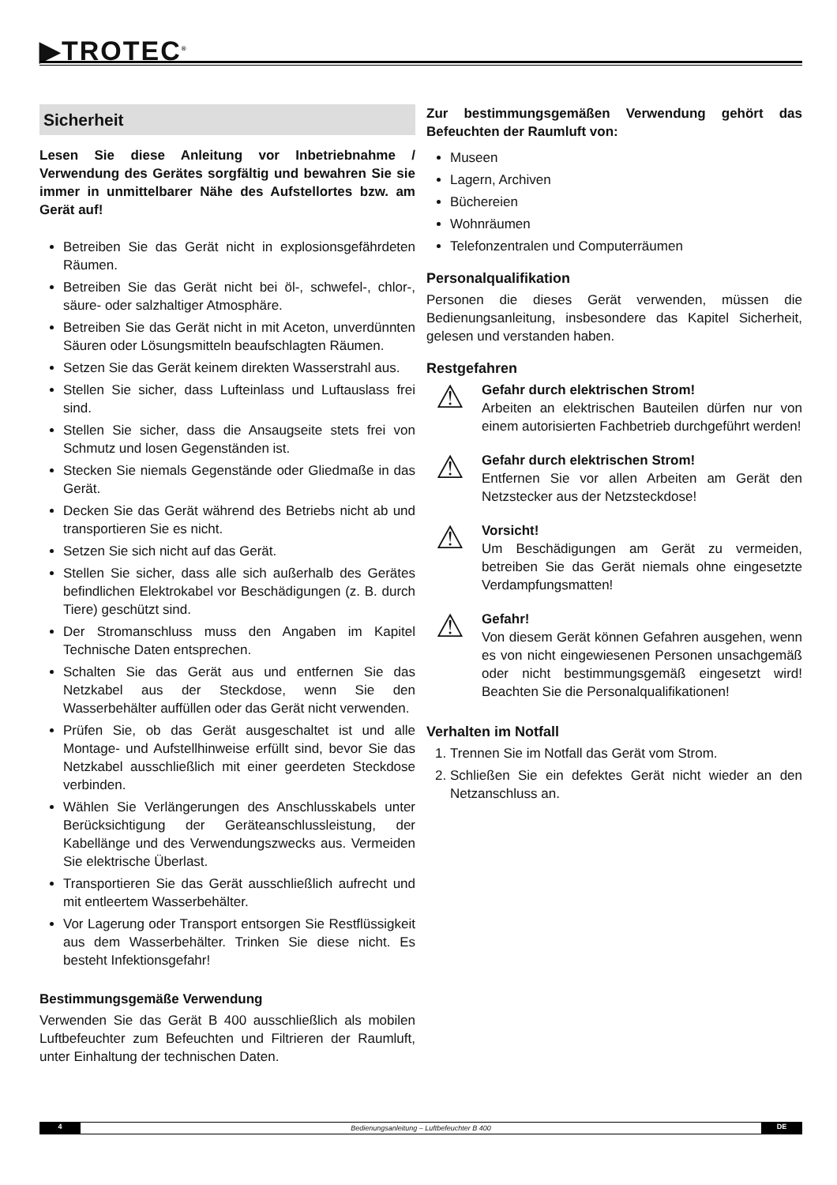▶TROTEC<sup>®</sup>
Sicherheit
Lesen Sie diese Anleitung vor Inbetriebnahme / Verwendung des Gerätes sorgfältig und bewahren Sie sie immer in unmittelbarer Nähe des Aufstellortes bzw. am Gerät auf!
Betreiben Sie das Gerät nicht in explosionsgefährdeten Räumen.
Betreiben Sie das Gerät nicht bei öl-, schwefel-, chlor-, säure- oder salzhaltiger Atmosphäre.
Betreiben Sie das Gerät nicht in mit Aceton, unverdünnten Säuren oder Lösungsmitteln beaufschlagten Räumen.
Setzen Sie das Gerät keinem direkten Wasserstrahl aus.
Stellen Sie sicher, dass Lufteinlass und Luftauslass frei sind.
Stellen Sie sicher, dass die Ansaugseite stets frei von Schmutz und losen Gegenständen ist.
Stecken Sie niemals Gegenstände oder Gliedmaße in das Gerät.
Decken Sie das Gerät während des Betriebs nicht ab und transportieren Sie es nicht.
Setzen Sie sich nicht auf das Gerät.
Stellen Sie sicher, dass alle sich außerhalb des Gerätes befindlichen Elektrokabel vor Beschädigungen (z. B. durch Tiere) geschützt sind.
Der Stromanschluss muss den Angaben im Kapitel Technische Daten entsprechen.
Schalten Sie das Gerät aus und entfernen Sie das Netzkabel aus der Steckdose, wenn Sie den Wasserbehälter auffüllen oder das Gerät nicht verwenden.
Prüfen Sie, ob das Gerät ausgeschaltet ist und alle Montage- und Aufstellhinweise erfüllt sind, bevor Sie das Netzkabel ausschließlich mit einer geerdeten Steckdose verbinden.
Wählen Sie Verlängerungen des Anschlusskabels unter Berücksichtigung der Geräteanschlussleistung, der Kabellänge und des Verwendungszwecks aus. Vermeiden Sie elektrische Überlast.
Transportieren Sie das Gerät ausschließlich aufrecht und mit entleertem Wasserbehälter.
Vor Lagerung oder Transport entsorgen Sie Restflüssigkeit aus dem Wasserbehälter. Trinken Sie diese nicht. Es besteht Infektionsgefahr!
Bestimmungsgemäße Verwendung
Verwenden Sie das Gerät B 400 ausschließlich als mobilen Luftbefeuchter zum Befeuchten und Filtrieren der Raumluft, unter Einhaltung der technischen Daten.
Zur bestimmungsgemäßen Verwendung gehört das Befeuchten der Raumluft von:
Museen
Lagern, Archiven
Büchereien
Wohnräumen
Telefonzentralen und Computerräumen
Personalqualifikation
Personen die dieses Gerät verwenden, müssen die Bedienungsanleitung, insbesondere das Kapitel Sicherheit, gelesen und verstanden haben.
Restgefahren
⚠
Gefahr durch elektrischen Strom!
Arbeiten an elektrischen Bauteilen dürfen nur von einem autorisierten Fachbetrieb durchgeführt werden!
⚠
Gefahr durch elektrischen Strom!
Entfernen Sie vor allen Arbeiten am Gerät den Netzstecker aus der Netzsteckdose!
⚠
Vorsicht!
Um Beschädigungen am Gerät zu vermeiden, betreiben Sie das Gerät niemals ohne eingesetzte Verdampfungsmatten!
⚠
Gefahr!
Von diesem Gerät können Gefahren ausgehen, wenn es von nicht eingewiesenen Personen unsachgemäß oder nicht bestimmungsgemäß eingesetzt wird! Beachten Sie die Personalqualifikationen!
Verhalten im Notfall
1. Trennen Sie im Notfall das Gerät vom Strom.
2. Schließen Sie ein defektes Gerät nicht wieder an den Netzanschluss an.
4 Bedienungsanleitung – Luftbefeuchter B 400 DE